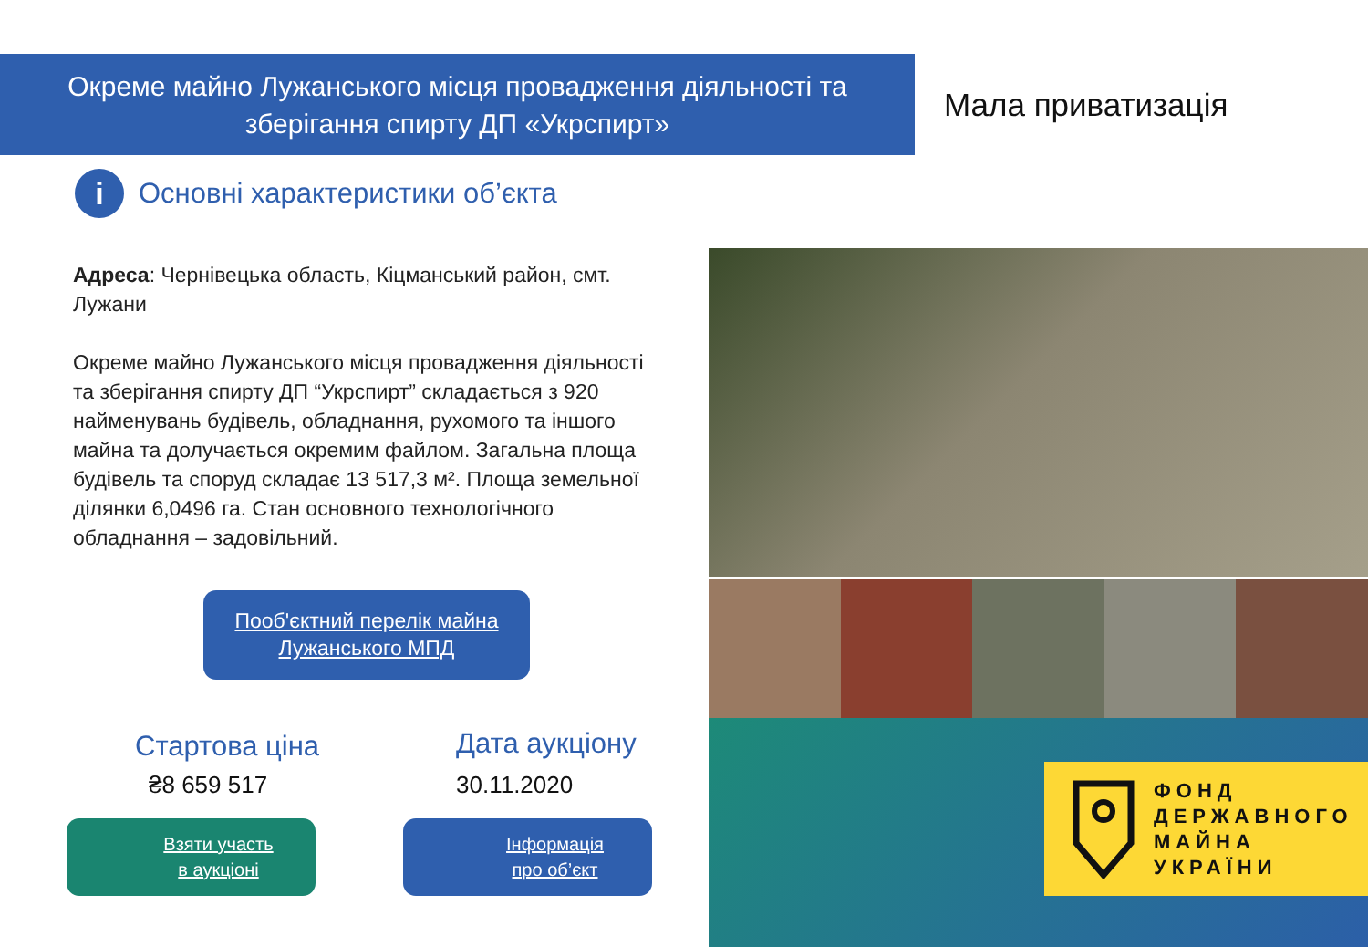Окреме майно Лужанського місця провадження діяльності та
зберігання спирту ДП «Укрспирт»
Мала приватизація
i
Основні характеристики об’єкта
Адреса: Чернівецька область, Кіцманський район, смт. Лужани
Окреме майно Лужанського місця провадження діяльності та зберігання спирту ДП “Укрспирт” складається з 920 найменувань будівель, обладнання, рухомого та іншого майна та долучається окремим файлом. Загальна площа будівель та споруд складає 13 517,3 м². Площа земельної ділянки 6,0496 га. Стан основного технологічного обладнання – задовільний.
Пооб'єктний перелік майна
Лужанського МПД
ФОНД
ДЕРЖАВНОГО
МАЙНА
УКРАЇНИ
Стартова ціна
₴8 659 517
Дата аукціону
30.11.2020
Взяти участь
в аукціоні
Інформація
про об’єкт